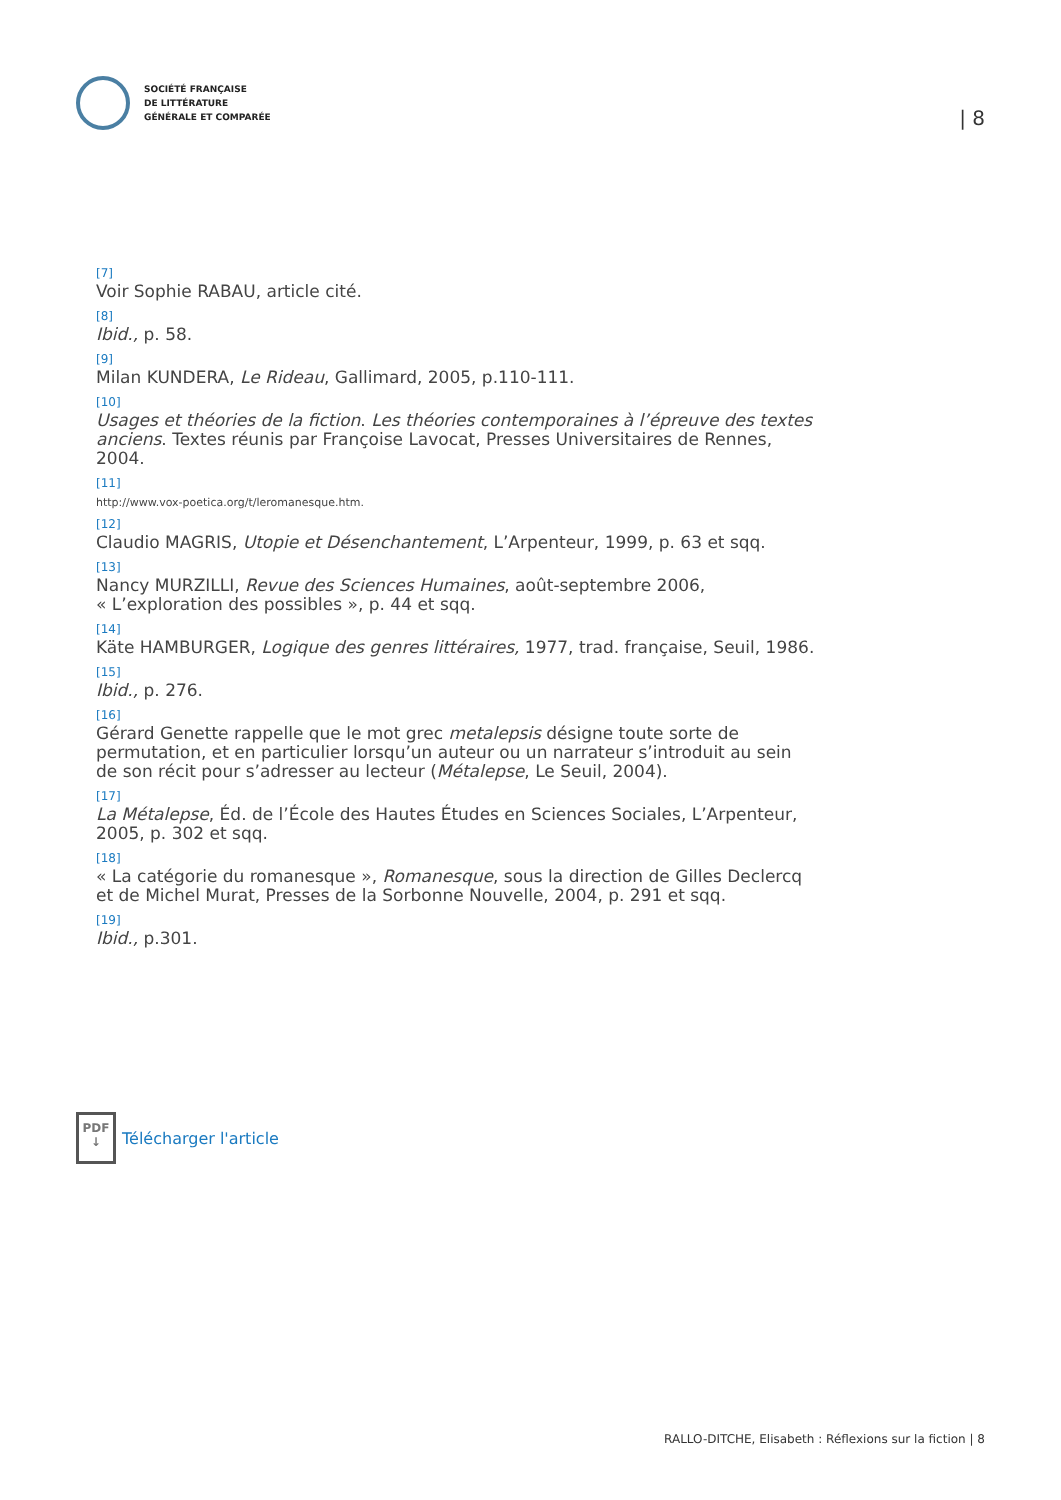SOCIÉTÉ FRANÇAISE
DE LITTÉRATURE
GÉNÉRALE ET COMPARÉE
| 8
[7]
Voir Sophie RABAU, article cité.
[8]
Ibid., p. 58.
[9]
Milan KUNDERA, Le Rideau, Gallimard, 2005, p.110-111.
[10]
Usages et théories de la fiction. Les théories contemporaines à l’épreuve des textes anciens. Textes réunis par Françoise Lavocat, Presses Universitaires de Rennes, 2004.
[11]
http://www.vox-poetica.org/t/leromanesque.htm.
[12]
Claudio MAGRIS, Utopie et Désenchantement, L’Arpenteur, 1999, p. 63 et sqq.
[13]
Nancy MURZILLI, Revue des Sciences Humaines, août-septembre 2006,
« L’exploration des possibles », p. 44 et sqq.
[14]
Käte HAMBURGER, Logique des genres littéraires, 1977, trad. française, Seuil, 1986.
[15]
Ibid., p. 276.
[16]
Gérard Genette rappelle que le mot grec metalepsis désigne toute sorte de permutation, et en particulier lorsqu’un auteur ou un narrateur s’introduit au sein de son récit pour s’adresser au lecteur (Métalepse, Le Seuil, 2004).
[17]
La Métalepse, Éd. de l’École des Hautes Études en Sciences Sociales, L’Arpenteur, 2005, p. 302 et sqq.
[18]
« La catégorie du romanesque », Romanesque, sous la direction de Gilles Declercq et de Michel Murat, Presses de la Sorbonne Nouvelle, 2004, p. 291 et sqq.
[19]
Ibid., p.301.
PDF
↓
Télécharger l'article
RALLO-DITCHE, Elisabeth : Réflexions sur la fiction | 8